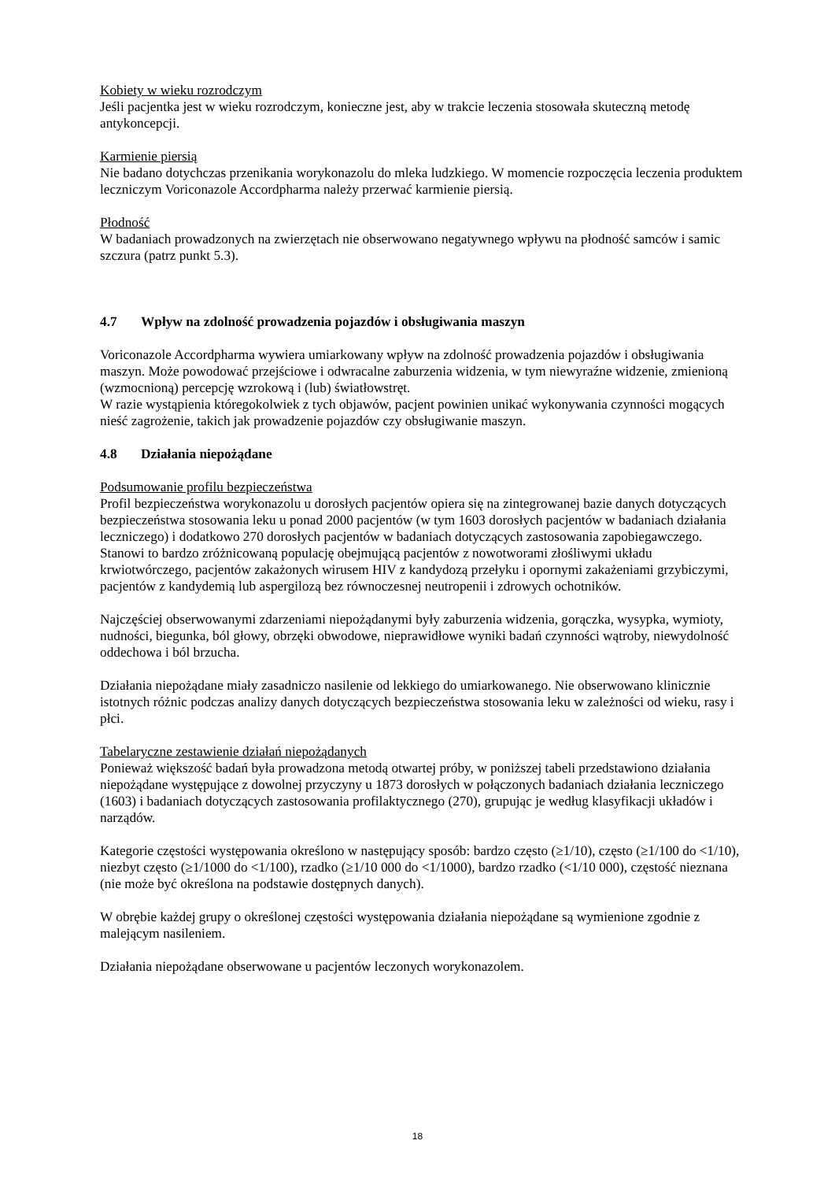Kobiety w wieku rozrodczym
Jeśli pacjentka jest w wieku rozrodczym, konieczne jest, aby w trakcie leczenia stosowała skuteczną metodę antykoncepcji.
Karmienie piersią
Nie badano dotychczas przenikania worykonazolu do mleka ludzkiego. W momencie rozpoczęcia leczenia produktem leczniczym Voriconazole Accordpharma należy przerwać karmienie piersią.
Płodność
W badaniach prowadzonych na zwierzętach nie obserwowano negatywnego wpływu na płodność samców i samic szczura (patrz punkt 5.3).
4.7 Wpływ na zdolność prowadzenia pojazdów i obsługiwania maszyn
Voriconazole Accordpharma wywiera umiarkowany wpływ na zdolność prowadzenia pojazdów i obsługiwania maszyn. Może powodować przejściowe i odwracalne zaburzenia widzenia, w tym niewyraźne widzenie, zmienioną (wzmocnioną) percepcję wzrokową i (lub) światłowstręt.
W razie wystąpienia któregokolwiek z tych objawów, pacjent powinien unikać wykonywania czynności mogących nieść zagrożenie, takich jak prowadzenie pojazdów czy obsługiwanie maszyn.
4.8 Działania niepożądane
Podsumowanie profilu bezpieczeństwa
Profil bezpieczeństwa worykonazolu u dorosłych pacjentów opiera się na zintegrowanej bazie danych dotyczących bezpieczeństwa stosowania leku u ponad 2000 pacjentów (w tym 1603 dorosłych pacjentów w badaniach działania leczniczego) i dodatkowo 270 dorosłych pacjentów w badaniach dotyczących zastosowania zapobiegawczego. Stanowi to bardzo zróżnicowaną populację obejmującą pacjentów z nowotworami złośliwymi układu krwiotwórczego, pacjentów zakażonych wirusem HIV z kandydozą przełyku i opornymi zakażeniami grzybiczymi, pacjentów z kandydemią lub aspergilozą bez równoczesnej neutropenii i zdrowych ochotników.
Najczęściej obserwowanymi zdarzeniami niepożądanymi były zaburzenia widzenia, gorączka, wysypka, wymioty, nudności, biegunka, ból głowy, obrzęki obwodowe, nieprawidłowe wyniki badań czynności wątroby, niewydolność oddechowa i ból brzucha.
Działania niepożądane miały zasadniczo nasilenie od lekkiego do umiarkowanego. Nie obserwowano klinicznie istotnych różnic podczas analizy danych dotyczących bezpieczeństwa stosowania leku w zależności od wieku, rasy i płci.
Tabelaryczne zestawienie działań niepożądanych
Ponieważ większość badań była prowadzona metodą otwartej próby, w poniższej tabeli przedstawiono działania niepożądane występujące z dowolnej przyczyny u 1873 dorosłych w połączonych badaniach działania leczniczego (1603) i badaniach dotyczących zastosowania profilaktycznego (270), grupując je według klasyfikacji układów i narządów.
Kategorie częstości występowania określono w następujący sposób: bardzo często (≥1/10), często (≥1/100 do <1/10), niezbyt często (≥1/1000 do <1/100), rzadko (≥1/10 000 do <1/1000), bardzo rzadko (<1/10 000), częstość nieznana (nie może być określona na podstawie dostępnych danych).
W obrębie każdej grupy o określonej częstości występowania działania niepożądane są wymienione zgodnie z malejącym nasileniem.
Działania niepożądane obserwowane u pacjentów leczonych worykonazolem.
18